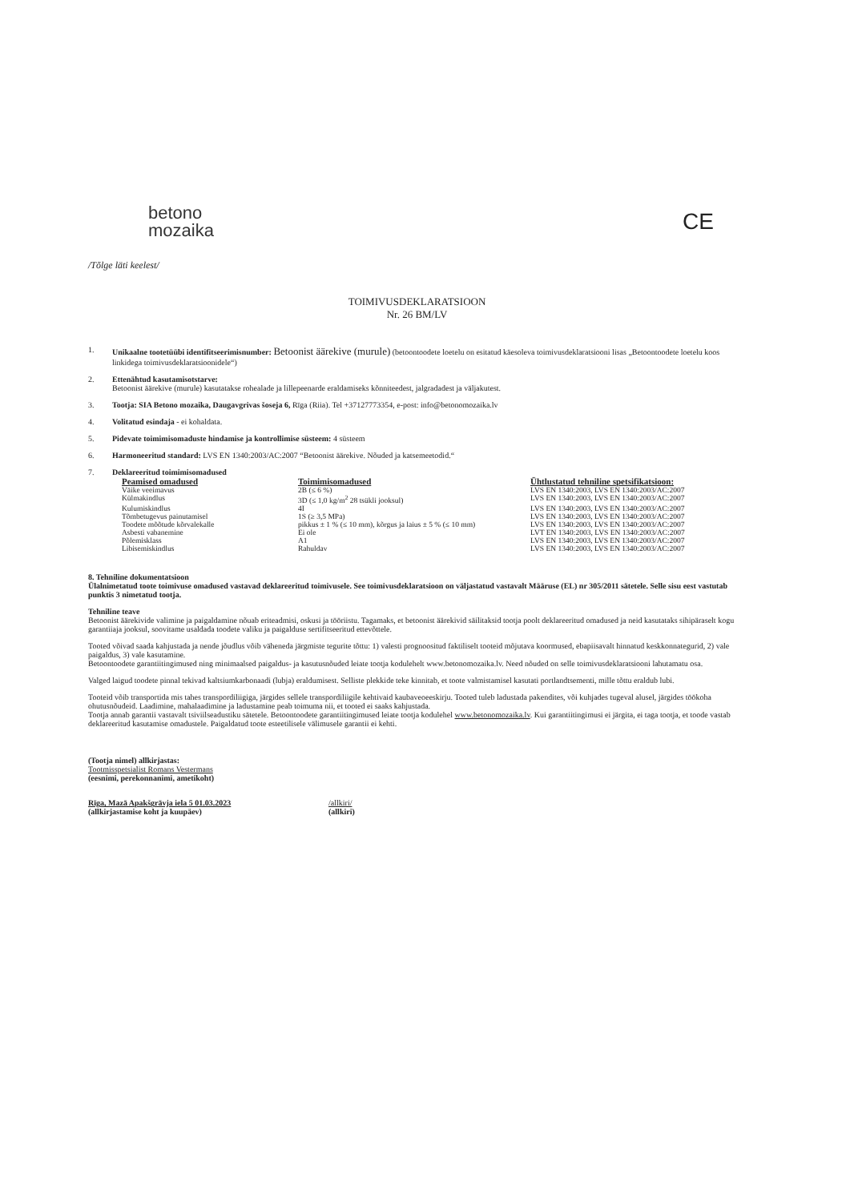betono
mozaika
CE
/Tõlge läti keelest/
TOIMIVUSDEKLARATSIOON
Nr. 26 BM/LV
1. Unikaalne tootetüübi identifitseerimisnumber: Betoonist äärekive (murule) (betoontoodete loetelu on esitatud käesoleva toimivusdeklaratsiooni lisas „Betoontoodete loetelu koos linkidega toimivusdeklaratsioonidele“)
2. Ettenähtud kasutamisotstarve:
Betoonist äärekive (murule) kasutatakse rohealade ja lillepeenarde eraldamiseks kõnniteedest, jalgradadest ja väljakutest.
3. Tootja: SIA Betono mozaika, Daugavgrivas šoseja 6, Rīga (Riia). Tel +37127773354, e-post: info@betonomozaika.lv
4. Volitatud esindaja - ei kohaldata.
5. Pidevate toimimisomaduste hindamise ja kontrollimise süsteem: 4 süsteem
6. Harmoneeritud standard: LVS EN 1340:2003/AC:2007 “Betoonist äärekive. Nõuded ja katsemeetodid.“
7. Deklareeritud toimimisomadused
| Peamised omadused | Toimimisomadused | Ühtlustatud tehniline spetsifikatsioon: |
| --- | --- | --- |
| Väike veeimavus | 2B (≤ 6 %) | LVS EN 1340:2003, LVS EN 1340:2003/AC:2007 |
| Külmakindlus | 3D (≤ 1,0 kg/m<sup>2</sup> 28 tsükli jooksul) | LVS EN 1340:2003, LVS EN 1340:2003/AC:2007 |
| Kulumiskindlus | 4I | LVS EN 1340:2003, LVS EN 1340:2003/AC:2007 |
| Tõmbetugevus painutamisel | 1S (≥ 3,5 MPa) | LVS EN 1340:2003, LVS EN 1340:2003/AC:2007 |
| Toodete mõõtude kõrvalekalle | pikkus ± 1 % (≤ 10 mm), kõrgus ja laius ± 5 % (≤ 10 mm) | LVS EN 1340:2003, LVS EN 1340:2003/AC:2007 |
| Asbesti vabanemine | Ei ole | LVT EN 1340:2003, LVS EN 1340:2003/AC:2007 |
| Põlemisklass | A1 | LVS EN 1340:2003, LVS EN 1340:2003/AC:2007 |
| Libisemiskindlus | Rahuldav | LVS EN 1340:2003, LVS EN 1340:2003/AC:2007 |
8. Tehniline dokumentatsioon
Ülalnimetatud toote toimivuse omadused vastavad deklareeritud toimivusele. See toimivusdeklaratsioon on väljastatud vastavalt Määruse (EL) nr 305/2011 sätetele. Selle sisu eest vastutab punktis 3 nimetatud tootja.
Tehniline teave
Betoonist äärekivide valimine ja paigaldamine nõuab eriteadmisi, oskusi ja tööriistu. Tagamaks, et betoonist äärekivid säilitaksid tootja poolt deklareeritud omadused ja neid kasutataks sihipäraselt kogu garantiiaja jooksul, soovitame usaldada toodete valiku ja paigalduse sertifitseeritud ettevõttele.
Tooted võivad saada kahjustada ja nende jõudlus võib väheneda järgmiste tegurite tõttu: 1) valesti prognoositud faktiliselt tooteid mõjutava koormused, ebapiisavalt hinnatud keskkonnategurid, 2) vale paigaldus, 3) vale kasutamine.
Betoontoodete garantiitingimused ning minimaalsed paigaldus- ja kasutusnõuded leiate tootja kodulehelt www.betonomozaika.lv. Need nõuded on selle toimivusdeklaratsiooni lahutamatu osa.
Valged laigud toodete pinnal tekivad kaltsiumkarbonaadi (lubja) eraldumisest. Selliste plekkide teke kinnitab, et toote valmistamisel kasutati portlandtsementi, mille tõttu eraldub lubi.
Tooteid võib transportida mis tahes transpordiliigiga, järgides sellele transpordiliigile kehtivaid kaubaveoeeskirju. Tooted tuleb ladustada pakendites, või kuhjades tugeval alusel, järgides töökoha ohutusnõudeid. Laadimine, mahalaadimine ja ladustamine peab toimuma nii, et tooted ei saaks kahjustada.
Tootja annab garantii vastavalt tsiviilseadustiku sätetele. Betoontoodete garantiitingimused leiate tootja kodulehel www.betonomozaika.lv. Kui garantiitingimusi ei järgita, ei taga tootja, et toode vastab deklareeritud kasutamise omadustele. Paigaldatud toote esteetilisele välimusele garantii ei kehti.
(Tootja nimel) allkirjastas:
Tootmisspetsialist Romans Vestermans
(eesnimi, perekonnanimi, ametikoht)
Rīga, Mazā Apakšgrāvja iela 5 01.03.2023
(allkirjastamise koht ja kuupäev)
/allkiri/
(allkiri)